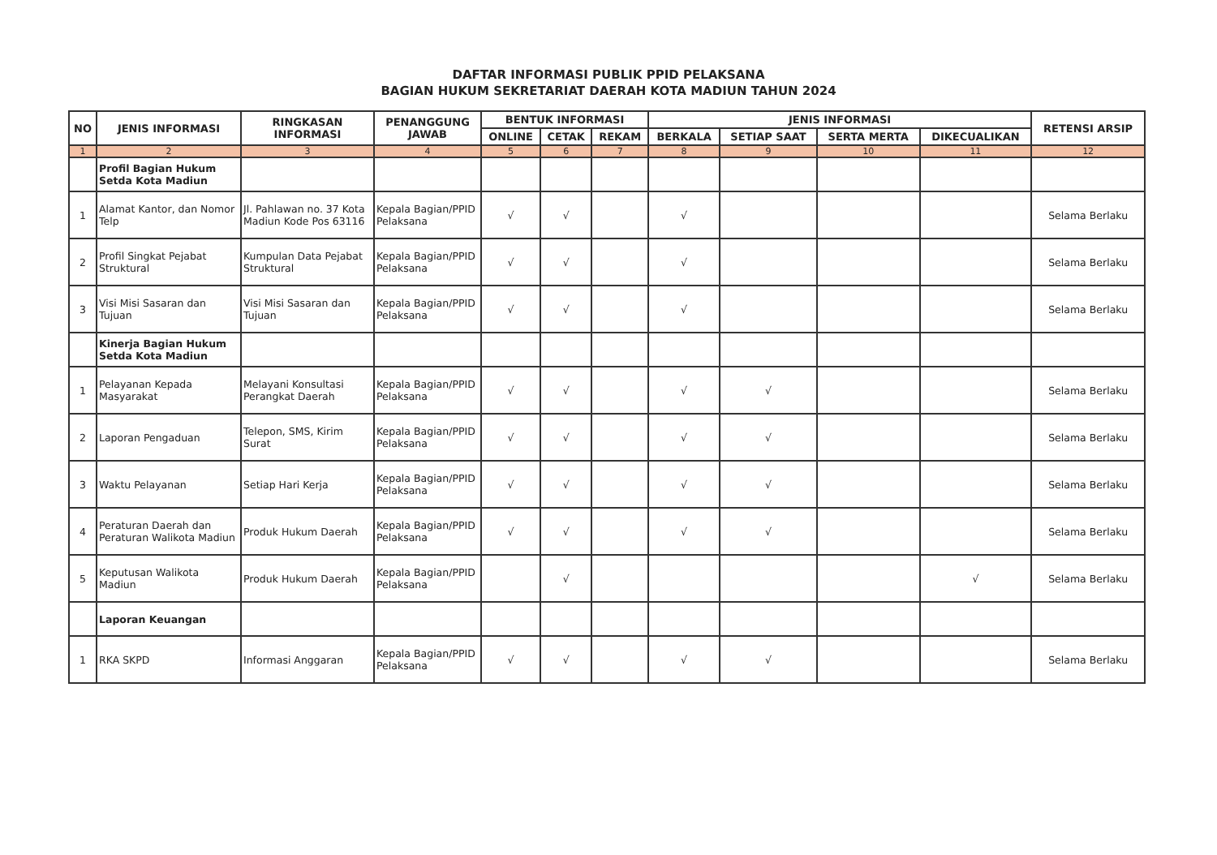DAFTAR INFORMASI PUBLIK PPID PELAKSANA
BAGIAN HUKUM SEKRETARIAT DAERAH KOTA MADIUN TAHUN 2024
| NO | JENIS INFORMASI | RINGKASAN INFORMASI | PENANGGUNG JAWAB | BENTUK INFORMASI | | | JENIS INFORMASI | | | | RETENSI ARSIP |
| --- | --- | --- | --- | --- | --- | --- | --- | --- | --- | --- | --- |
| | | | | ONLINE | CETAK | REKAM | BERKALA | SETIAP SAAT | SERTA MERTA | DIKECUALIKAN | |
| 1 | 2 | 3 | 4 | 5 | 6 | 7 | 8 | 9 | 10 | 11 | 12 |
| | Profil Bagian Hukum Setda Kota Madiun | | | | | | | | | | |
| 1 | Alamat Kantor, dan Nomor Telp | Jl. Pahlawan no. 37 Kota Madiun Kode Pos 63116 | Kepala Bagian/PPID Pelaksana | √ | √ | | √ | | | | Selama Berlaku |
| 2 | Profil Singkat Pejabat Struktural | Kumpulan Data Pejabat Struktural | Kepala Bagian/PPID Pelaksana | √ | √ | | √ | | | | Selama Berlaku |
| 3 | Visi Misi Sasaran dan Tujuan | Visi Misi Sasaran dan Tujuan | Kepala Bagian/PPID Pelaksana | √ | √ | | √ | | | | Selama Berlaku |
| | Kinerja Bagian Hukum Setda Kota Madiun | | | | | | | | | | |
| 1 | Pelayanan Kepada Masyarakat | Melayani Konsultasi Perangkat Daerah | Kepala Bagian/PPID Pelaksana | √ | √ | | √ | √ | | | Selama Berlaku |
| 2 | Laporan Pengaduan | Telepon, SMS, Kirim Surat | Kepala Bagian/PPID Pelaksana | √ | √ | | √ | √ | | | Selama Berlaku |
| 3 | Waktu Pelayanan | Setiap Hari Kerja | Kepala Bagian/PPID Pelaksana | √ | √ | | √ | √ | | | Selama Berlaku |
| 4 | Peraturan Daerah dan Peraturan Walikota Madiun | Produk Hukum Daerah | Kepala Bagian/PPID Pelaksana | √ | √ | | √ | √ | | | Selama Berlaku |
| 5 | Keputusan Walikota Madiun | Produk Hukum Daerah | Kepala Bagian/PPID Pelaksana | | √ | | | | | √ | Selama Berlaku |
| | Laporan Keuangan | | | | | | | | | | |
| 1 | RKA SKPD | Informasi Anggaran | Kepala Bagian/PPID Pelaksana | √ | √ | | √ | √ | | | Selama Berlaku |